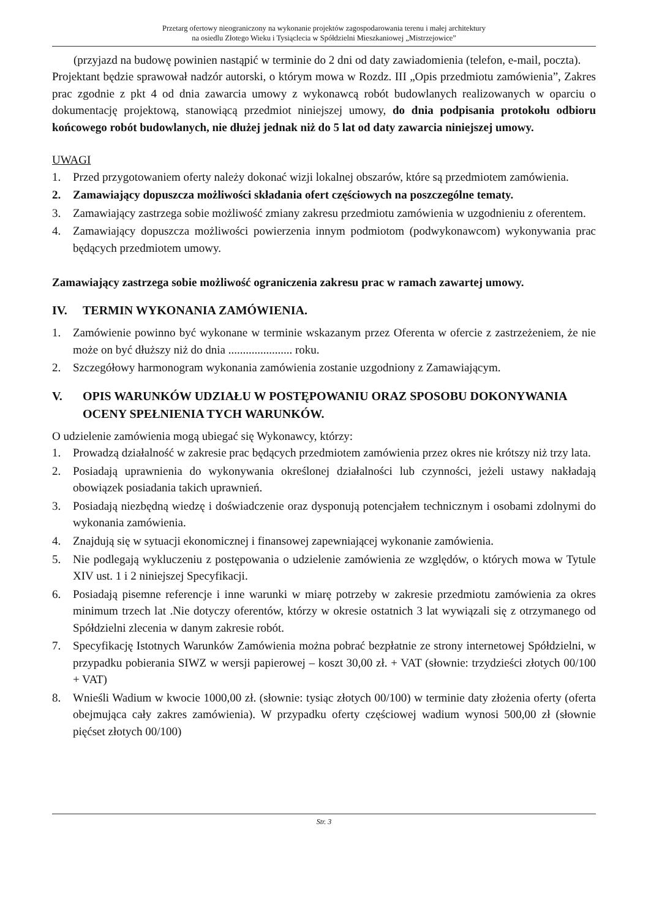Przetarg ofertowy nieograniczony na wykonanie projektów zagospodarowania terenu i małej architektury
na osiedlu Złotego Wieku i Tysiąclecia w Spółdzielni Mieszkaniowej „Mistrzejowice”
(przyjazd na budowę powinien nastąpić w terminie do 2 dni od daty zawiadomienia (telefon, e-mail, poczta).
Projektant będzie sprawował nadzór autorski, o którym mowa w Rozdz. III „Opis przedmiotu zamówienia”, Zakres prac zgodnie z pkt 4 od dnia zawarcia umowy z wykonawcą robót budowlanych realizowanych w oparciu o dokumentację projektową, stanowiącą przedmiot niniejszej umowy, do dnia podpisania protokołu odbioru końcowego robót budowlanych, nie dłużej jednak niż do 5 lat od daty zawarcia niniejszej umowy.
UWAGI
1. Przed przygotowaniem oferty należy dokonać wizji lokalnej obszarów, które są przedmiotem zamówienia.
2. Zamawiający dopuszcza możliwości składania ofert częściowych na poszczególne tematy.
3. Zamawiający zastrzega sobie możliwość zmiany zakresu przedmiotu zamówienia w uzgodnieniu z oferentem.
4. Zamawiający dopuszcza możliwości powierzenia innym podmiotom (podwykonawcom) wykonywania prac będących przedmiotem umowy.
Zamawiający zastrzega sobie możliwość ograniczenia zakresu prac w ramach zawartej umowy.
IV. TERMIN WYKONANIA ZAMÓWIENIA.
1. Zamówienie powinno być wykonane w terminie wskazanym przez Oferenta w ofercie z zastrzeżeniem, że nie może on być dłuższy niż do dnia ...................... roku.
2. Szczegółowy harmonogram wykonania zamówienia zostanie uzgodniony z Zamawiającym.
V. OPIS WARUNKÓW UDZIAŁU W POSTĘPOWANIU ORAZ SPOSOBU DOKONYWANIA OCENY SPEŁNIENIA TYCH WARUNKÓW.
O udzielenie zamówienia mogą ubiegać się Wykonawcy, którzy:
1. Prowadzą działalność w zakresie prac będących przedmiotem zamówienia przez okres nie krótszy niż trzy lata.
2. Posiadają uprawnienia do wykonywania określonej działalności lub czynności, jeżeli ustawy nakładają obowiązek posiadania takich uprawnień.
3. Posiadają niezbędną wiedzę i doświadczenie oraz dysponują potencjałem technicznym i osobami zdolnymi do wykonania zamówienia.
4. Znajdują się w sytuacji ekonomicznej i finansowej zapewniającej wykonanie zamówienia.
5. Nie podlegają wykluczeniu z postępowania o udzielenie zamówienia ze względów, o których mowa w Tytule XIV ust. 1 i 2 niniejszej Specyfikacji.
6. Posiadają pisemne referencje i inne warunki w miarę potrzeby w zakresie przedmiotu zamówienia za okres minimum trzech lat .Nie dotyczy oferentów, którzy w okresie ostatnich 3 lat wywiązali się z otrzymanego od Spółdzielni zlecenia w danym zakresie robót.
7. Specyfikację Istotnych Warunków Zamówienia można pobrać bezpłatnie ze strony internetowej Spółdzielni, w przypadku pobierania SIWZ w wersji papierowej – koszt 30,00 zł. + VAT (słownie: trzydzieści złotych 00/100 + VAT)
8. Wnieśli Wadium w kwocie 1000,00 zł. (słownie: tysiąc złotych 00/100) w terminie daty złożenia oferty (oferta obejmująca cały zakres zamówienia). W przypadku oferty częściowej wadium wynosi 500,00 zł (słownie pięćset złotych 00/100)
Str. 3